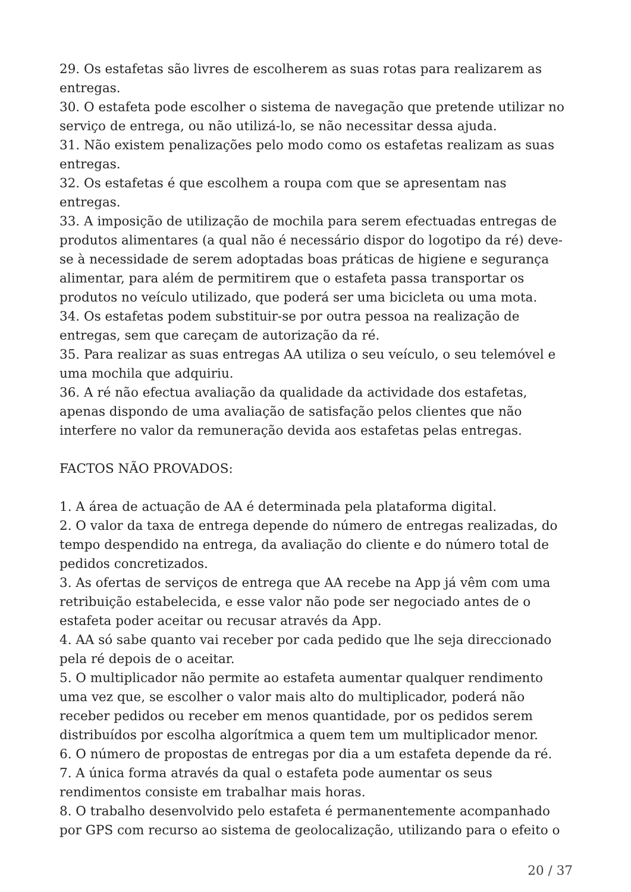29. Os estafetas são livres de escolherem as suas rotas para realizarem as entregas.
30. O estafeta pode escolher o sistema de navegação que pretende utilizar no serviço de entrega, ou não utilizá-lo, se não necessitar dessa ajuda.
31. Não existem penalizações pelo modo como os estafetas realizam as suas entregas.
32. Os estafetas é que escolhem a roupa com que se apresentam nas entregas.
33. A imposição de utilização de mochila para serem efectuadas entregas de produtos alimentares (a qual não é necessário dispor do logotipo da ré) deve-se à necessidade de serem adoptadas boas práticas de higiene e segurança alimentar, para além de permitirem que o estafeta passa transportar os produtos no veículo utilizado, que poderá ser uma bicicleta ou uma mota.
34. Os estafetas podem substituir-se por outra pessoa na realização de entregas, sem que careçam de autorização da ré.
35. Para realizar as suas entregas AA utiliza o seu veículo, o seu telemóvel e uma mochila que adquiriu.
36. A ré não efectua avaliação da qualidade da actividade dos estafetas, apenas dispondo de uma avaliação de satisfação pelos clientes que não interfere no valor da remuneração devida aos estafetas pelas entregas.
FACTOS NÃO PROVADOS:
1. A área de actuação de AA é determinada pela plataforma digital.
2. O valor da taxa de entrega depende do número de entregas realizadas, do tempo despendido na entrega, da avaliação do cliente e do número total de pedidos concretizados.
3. As ofertas de serviços de entrega que AA recebe na App já vêm com uma retribuição estabelecida, e esse valor não pode ser negociado antes de o estafeta poder aceitar ou recusar através da App.
4. AA só sabe quanto vai receber por cada pedido que lhe seja direccionado pela ré depois de o aceitar.
5. O multiplicador não permite ao estafeta aumentar qualquer rendimento uma vez que, se escolher o valor mais alto do multiplicador, poderá não receber pedidos ou receber em menos quantidade, por os pedidos serem distribuídos por escolha algorítmica a quem tem um multiplicador menor.
6. O número de propostas de entregas por dia a um estafeta depende da ré.
7. A única forma através da qual o estafeta pode aumentar os seus rendimentos consiste em trabalhar mais horas.
8. O trabalho desenvolvido pelo estafeta é permanentemente acompanhado por GPS com recurso ao sistema de geolocalização, utilizando para o efeito o
20 / 37